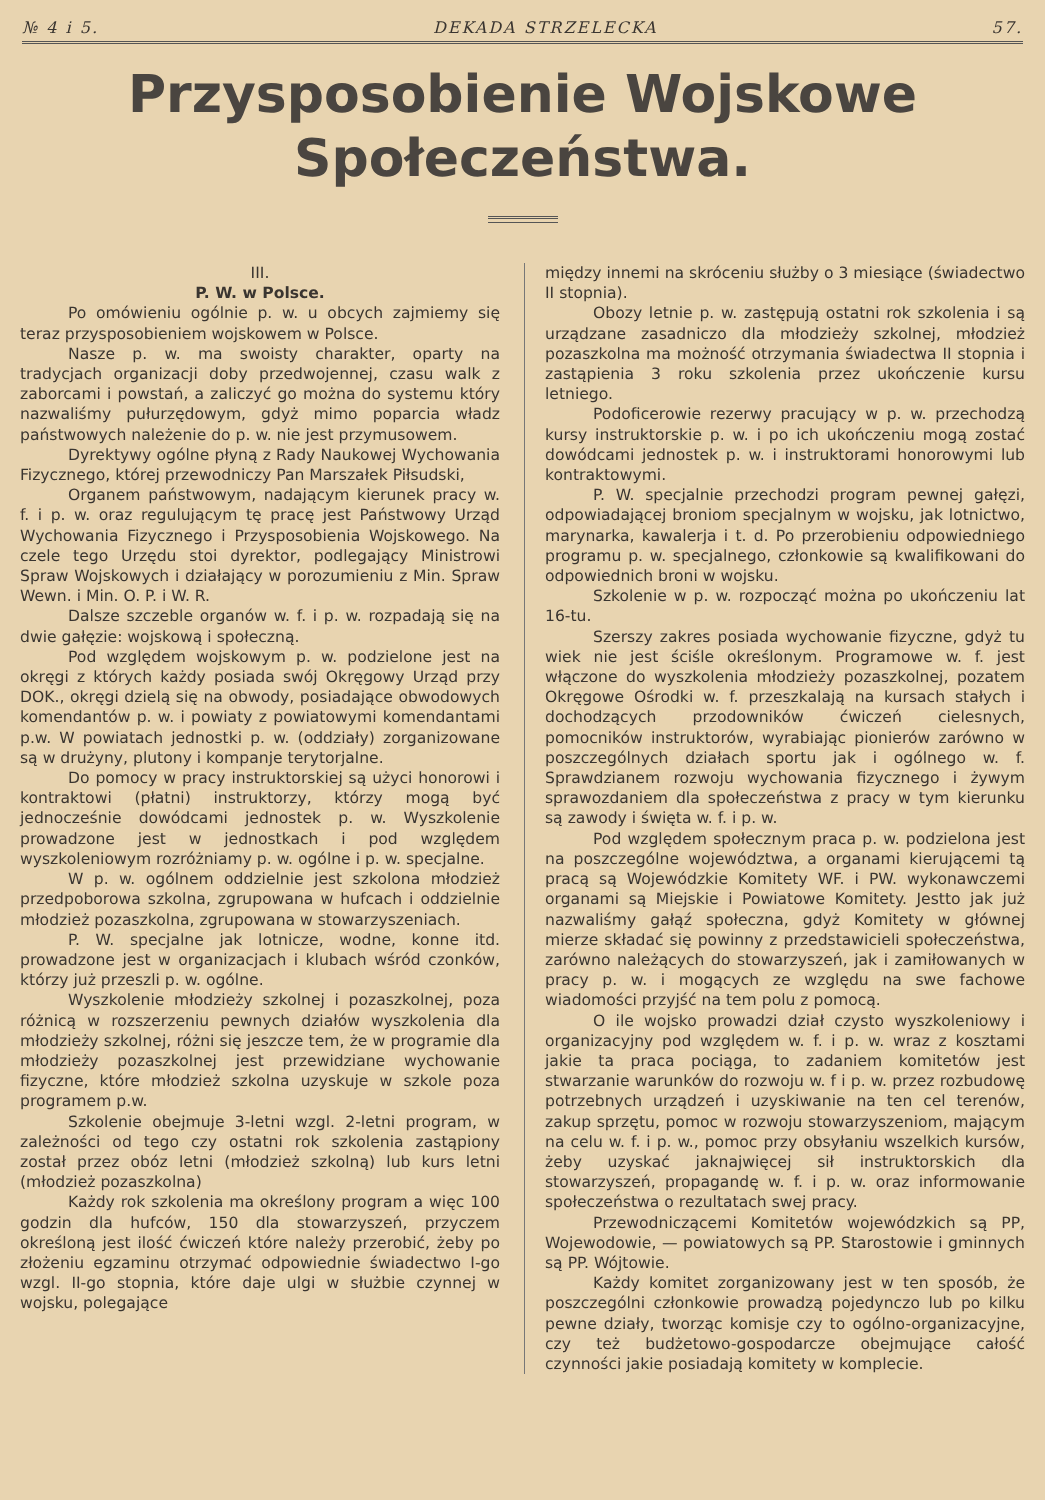№ 4 i 5. DEKADA STRZELECKA 57.
Przysposobienie Wojskowe
Społeczeństwa.
III.
P. W. w Polsce.
Po omówieniu ogólnie p. w. u obcych zajmiemy się teraz przysposobieniem wojskowem w Polsce.
Nasze p. w. ma swoisty charakter, oparty na tradycjach organizacji doby przedwojennej, czasu walk z zaborcami i powstań, a zaliczyć go można do systemu który nazwaliśmy pułurzędowym, gdyż mimo poparcia władz państwowych należenie do p. w. nie jest przymusowem.
Dyrektywy ogólne płyną z Rady Naukowej Wychowania Fizycznego, której przewodniczy Pan Marszałek Piłsudski,
Organem państwowym, nadającym kierunek pracy w. f. i p. w. oraz regulującym tę pracę jest Państwowy Urząd Wychowania Fizycznego i Przysposobienia Wojskowego. Na czele tego Urzędu stoi dyrektor, podlegający Ministrowi Spraw Wojskowych i działający w porozumieniu z Min. Spraw Wewn. i Min. O. P. i W. R.
Dalsze szczeble organów w. f. i p. w. rozpadają się na dwie gałęzie: wojskową i społeczną.
Pod względem wojskowym p. w. podzielone jest na okręgi z których każdy posiada swój Okręgowy Urząd przy DOK., okręgi dzielą się na obwody, posiadające obwodowych komendantów p. w. i powiaty z powiatowymi komendantami p.w. W powiatach jednostki p. w. (oddziały) zorganizowane są w drużyny, plutony i kompanje terytorjalne.
Do pomocy w pracy instruktorskiej są użyci honorowi i kontraktowi (płatni) instruktorzy, którzy mogą być jednocześnie dowódcami jednostek p. w. Wyszkolenie prowadzone jest w jednostkach i pod względem wyszkoleniowym rozróżniamy p. w. ogólne i p. w. specjalne.
W p. w. ogólnem oddzielnie jest szkolona młodzież przedpoborowa szkolna, zgrupowana w hufcach i oddzielnie młodzież pozaszkolna, zgrupowana w stowarzyszeniach.
P. W. specjalne jak lotnicze, wodne, konne itd. prowadzone jest w organizacjach i klubach wśród czonków, którzy już przeszli p. w. ogólne.
Wyszkolenie młodzieży szkolnej i pozaszkolnej, poza różnicą w rozszerzeniu pewnych działów wyszkolenia dla młodzieży szkolnej, różni się jeszcze tem, że w programie dla młodzieży pozaszkolnej jest przewidziane wychowanie fizyczne, które młodzież szkolna uzyskuje w szkole poza programem p.w.
Szkolenie obejmuje 3-letni wzgl. 2-letni program, w zależności od tego czy ostatni rok szkolenia zastąpiony został przez obóz letni (młodzież szkolną) lub kurs letni (młodzież pozaszkolna)
Każdy rok szkolenia ma określony program a więc 100 godzin dla hufców, 150 dla stowarzyszeń, przyczem określoną jest ilość ćwiczeń które należy przerobić, żeby po złożeniu egzaminu otrzymać odpowiednie świadectwo I-go wzgl. II-go stopnia, które daje ulgi w służbie czynnej w wojsku, polegające
między innemi na skróceniu służby o 3 miesiące (świadectwo II stopnia).
Obozy letnie p. w. zastępują ostatni rok szkolenia i są urządzane zasadniczo dla młodzieży szkolnej, młodzież pozaszkolna ma możność otrzymania świadectwa II stopnia i zastąpienia 3 roku szkolenia przez ukończenie kursu letniego.
Podoficerowie rezerwy pracujący w p. w. przechodzą kursy instruktorskie p. w. i po ich ukończeniu mogą zostać dowódcami jednostek p. w. i instruktorami honorowymi lub kontraktowymi.
P. W. specjalnie przechodzi program pewnej gałęzi, odpowiadającej broniom specjalnym w wojsku, jak lotnictwo, marynarka, kawalerja i t. d. Po przerobieniu odpowiedniego programu p. w. specjalnego, członkowie są kwalifikowani do odpowiednich broni w wojsku.
Szkolenie w p. w. rozpocząć można po ukończeniu lat 16-tu.
Szerszy zakres posiada wychowanie fizyczne, gdyż tu wiek nie jest ściśle określonym. Programowe w. f. jest włączone do wyszkolenia młodzieży pozaszkolnej, pozatem Okręgowe Ośrodki w. f. przeszkalają na kursach stałych i dochodzących przodowników ćwiczeń cielesnych, pomocników instruktorów, wyrabiając pionierów zarówno w poszczególnych działach sportu jak i ogólnego w. f. Sprawdzianem rozwoju wychowania fizycznego i żywym sprawozdaniem dla społeczeństwa z pracy w tym kierunku są zawody i święta w. f. i p. w.
Pod względem społecznym praca p. w. podzielona jest na poszczególne województwa, a organami kierującemi tą pracą są Wojewódzkie Komitety WF. i PW. wykonawczemi organami są Miejskie i Powiatowe Komitety. Jestto jak już nazwaliśmy gałąź społeczna, gdyż Komitety w głównej mierze składać się powinny z przedstawicieli społeczeństwa, zarówno należących do stowarzyszeń, jak i zamiłowanych w pracy p. w. i mogących ze względu na swe fachowe wiadomości przyjść na tem polu z pomocą.
O ile wojsko prowadzi dział czysto wyszkoleniowy i organizacyjny pod względem w. f. i p. w. wraz z kosztami jakie ta praca pociąga, to zadaniem komitetów jest stwarzanie warunków do rozwoju w. f i p. w. przez rozbudowę potrzebnych urządzeń i uzyskiwanie na ten cel terenów, zakup sprzętu, pomoc w rozwoju stowarzyszeniom, mającym na celu w. f. i p. w., pomoc przy obsyłaniu wszelkich kursów, żeby uzyskać jaknajwięcej sił instruktorskich dla stowarzyszeń, propagandę w. f. i p. w. oraz informowanie społeczeństwa o rezultatach swej pracy.
Przewodniczącemi Komitetów wojewódzkich są PP, Wojewodowie, — powiatowych są PP. Starostowie i gminnych są PP. Wójtowie.
Każdy komitet zorganizowany jest w ten sposób, że poszczególni członkowie prowadzą pojedynczo lub po kilku pewne działy, tworząc komisje czy to ogólno-organizacyjne, czy też budżetowo-gospodarcze obejmujące całość czynności jakie posiadają komitety w komplecie.